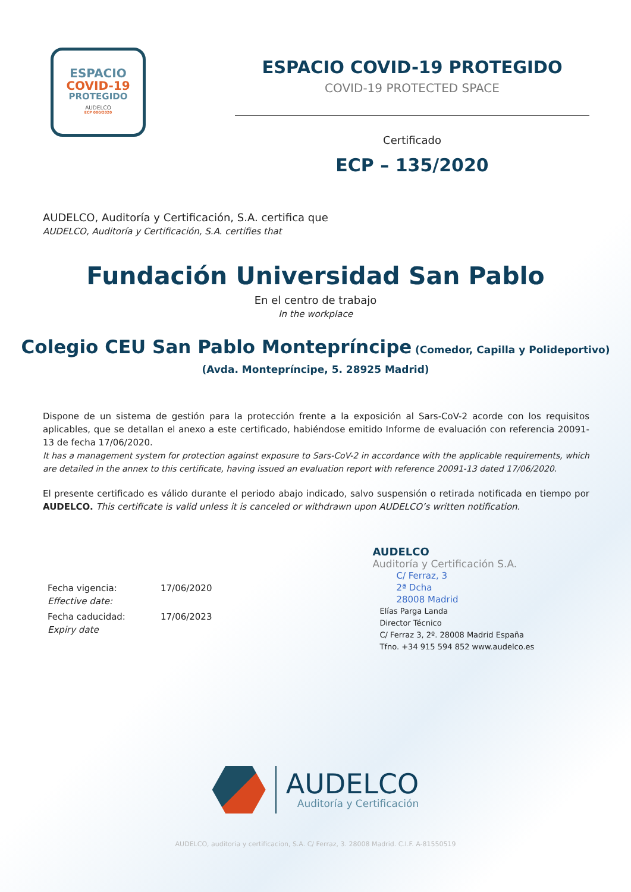ESPACIO
COVID-19
PROTEGIDO
AUDELCO
ECP 000/2020
ESPACIO COVID-19 PROTEGIDO
COVID-19 PROTECTED SPACE
Certificado
ECP – 135/2020
AUDELCO, Auditoría y Certificación, S.A. certifica que
AUDELCO, Auditoría y Certificación, S.A. certifies that
Fundación Universidad San Pablo
En el centro de trabajo
In the workplace
Colegio CEU San Pablo Montepríncipe (Comedor, Capilla y Polideportivo)
(Avda. Montepríncipe, 5. 28925 Madrid)
Dispone de un sistema de gestión para la protección frente a la exposición al Sars-CoV-2 acorde con los requisitos aplicables, que se detallan el anexo a este certificado, habiéndose emitido Informe de evaluación con referencia 20091-13 de fecha 17/06/2020.
It has a management system for protection against exposure to Sars-CoV-2 in accordance with the applicable requirements, which are detailed in the annex to this certificate, having issued an evaluation report with reference 20091-13 dated 17/06/2020.
El presente certificado es válido durante el periodo abajo indicado, salvo suspensión o retirada notificada en tiempo por AUDELCO. This certificate is valid unless it is canceled or withdrawn upon AUDELCO’s written notification.
Fecha vigencia:
Effective date:
17/06/2020
Fecha caducidad:
Expiry date
17/06/2023
AUDELCO
Auditoría y Certificación S.A.
C/ Ferraz, 3
2ª Dcha
28008 Madrid
Elías Parga Landa
Director Técnico
C/ Ferraz 3, 2º. 28008 Madrid España
Tfno. +34 915 594 852 www.audelco.es
AUDELCO
Auditoría y Certificación
AUDELCO, auditoria y certificacion, S.A. C/ Ferraz, 3. 28008 Madrid. C.I.F. A-81550519